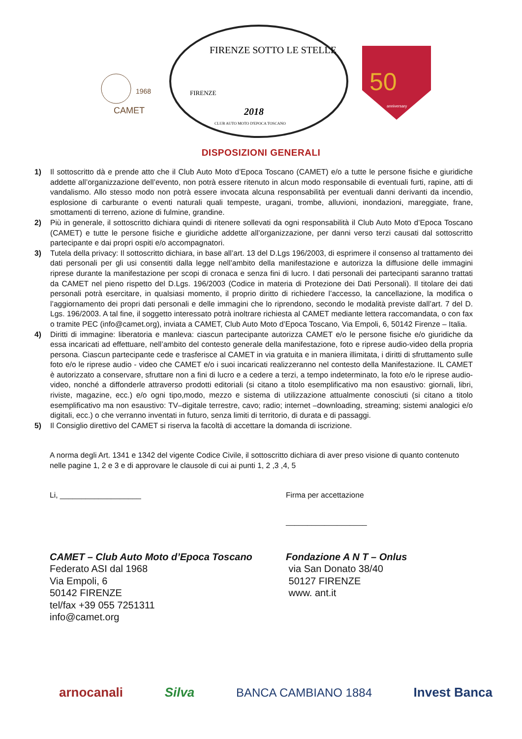CAMET
1968
FIRENZE SOTTO LE STELLE
FIRENZE
2018
CLUB AUTO MOTO D'EPOCA TOSCANO
50
anniversary
DISPOSIZIONI GENERALI
1) Il sottoscritto dà e prende atto che il Club Auto Moto d’Epoca Toscano (CAMET) e/o a tutte le persone fisiche e giuridiche addette all’organizzazione dell’evento, non potrà essere ritenuto in alcun modo responsabile di eventuali furti, rapine, atti di vandalismo. Allo stesso modo non potrà essere invocata alcuna responsabilità per eventuali danni derivanti da incendio, esplosione di carburante o eventi naturali quali tempeste, uragani, trombe, alluvioni, inondazioni, mareggiate, frane, smottamenti di terreno, azione di fulmine, grandine.
2) Più in generale, il sottoscritto dichiara quindi di ritenere sollevati da ogni responsabilità il Club Auto Moto d’Epoca Toscano (CAMET) e tutte le persone fisiche e giuridiche addette all’organizzazione, per danni verso terzi causati dal sottoscritto partecipante e dai propri ospiti e/o accompagnatori.
3) Tutela della privacy: Il sottoscritto dichiara, in base all’art. 13 del D.Lgs 196/2003, di esprimere il consenso al trattamento dei dati personali per gli usi consentiti dalla legge nell’ambito della manifestazione e autorizza la diffusione delle immagini riprese durante la manifestazione per scopi di cronaca e senza fini di lucro. I dati personali dei partecipanti saranno trattati da CAMET nel pieno rispetto del D.Lgs. 196/2003 (Codice in materia di Protezione dei Dati Personali). Il titolare dei dati personali potrà esercitare, in qualsiasi momento, il proprio diritto di richiedere l’accesso, la cancellazione, la modifica o l’aggiornamento dei propri dati personali e delle immagini che lo riprendono, secondo le modalità previste dall’art. 7 del D. Lgs. 196/2003. A tal fine, il soggetto interessato potrà inoltrare richiesta al CAMET mediante lettera raccomandata, o con fax o tramite PEC (info@camet.org), inviata a CAMET, Club Auto Moto d’Epoca Toscano, Via Empoli, 6, 50142 Firenze – Italia.
4) Diritti di immagine: liberatoria e manleva: ciascun partecipante autorizza CAMET e/o le persone fisiche e/o giuridiche da essa incaricati ad effettuare, nell’ambito del contesto generale della manifestazione, foto e riprese audio-video della propria persona. Ciascun partecipante cede e trasferisce al CAMET in via gratuita e in maniera illimitata, i diritti di sfruttamento sulle foto e/o le riprese audio - video che CAMET e/o i suoi incaricati realizzeranno nel contesto della Manifestazione. IL CAMET è autorizzato a conservare, sfruttare non a fini di lucro e a cedere a terzi, a tempo indeterminato, la foto e/o le riprese audio-video, nonché a diffonderle attraverso prodotti editoriali (si citano a titolo esemplificativo ma non esaustivo: giornali, libri, riviste, magazine, ecc.) e/o ogni tipo,modo, mezzo e sistema di utilizzazione attualmente conosciuti (si citano a titolo esemplificativo ma non esaustivo: TV–digitale terrestre, cavo; radio; internet –downloading, streaming; sistemi analogici e/o digitali, ecc.) o che verranno inventati in futuro, senza limiti di territorio, di durata e di passaggi.
5) Il Consiglio direttivo del CAMET si riserva la facoltà di accettare la domanda di iscrizione.
A norma degli Art. 1341 e 1342 del vigente Codice Civile, il sottoscritto dichiara di aver preso visione di quanto contenuto nelle pagine 1, 2 e 3 e di approvare le clausole di cui ai punti 1, 2 ,3 ,4, 5
Li, ___________________ Firma per accettazione
___________________
CAMET – Club Auto Moto d’Epoca Toscano
Federato ASI dal 1968
Via Empoli, 6
50142 FIRENZE
tel/fax +39 055 7251311
info@camet.org
Fondazione A N T – Onlus
via San Donato 38/40
50127 FIRENZE
www. ant.it
arnocanali Silva BANCA CAMBIANO 1884 Invest Banca